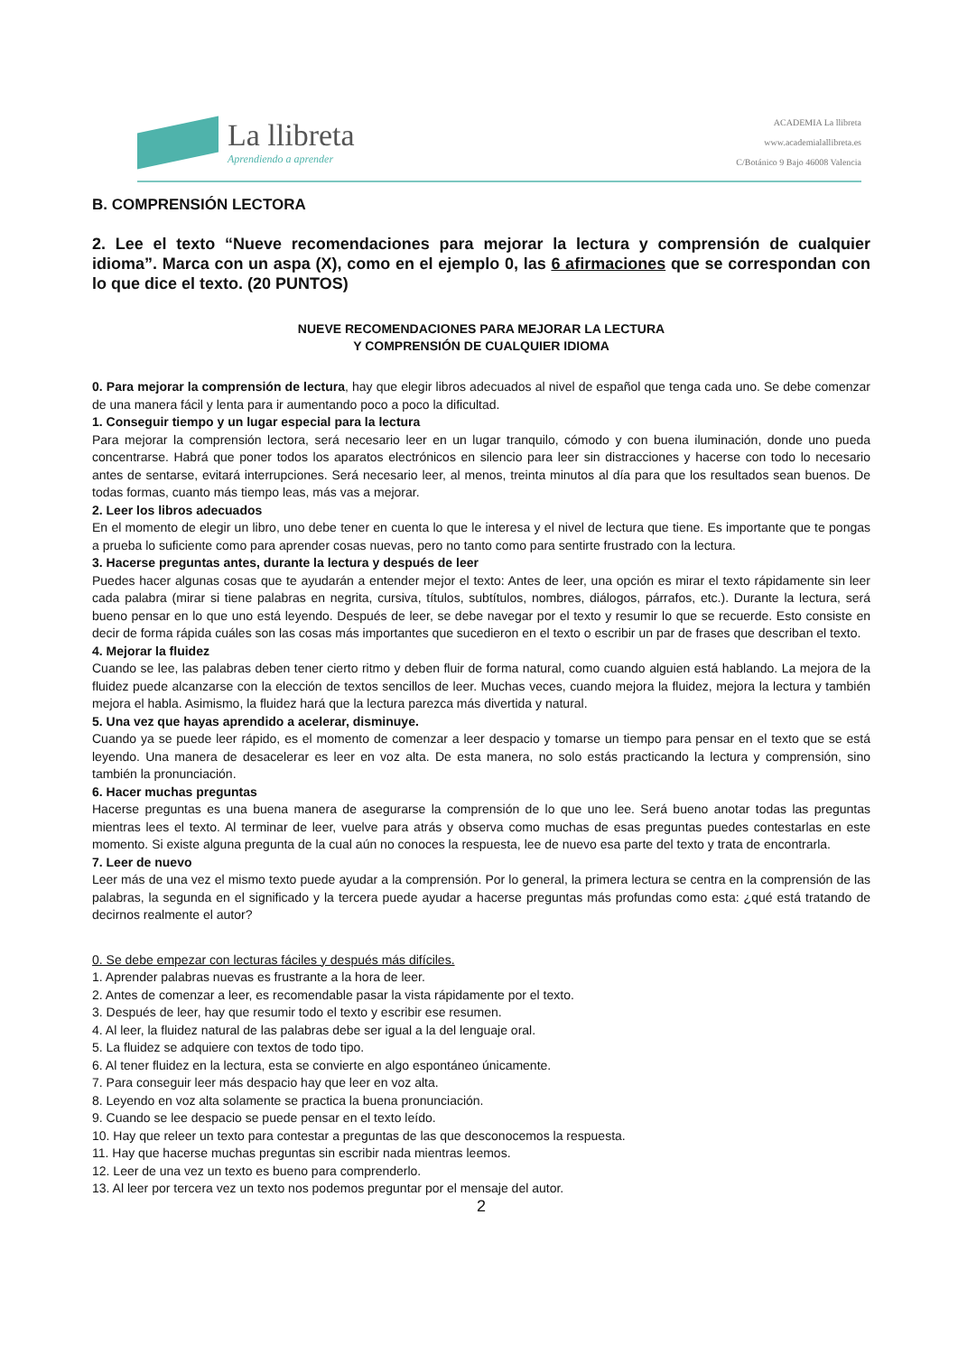La llibreta
Aprendiendo a aprender
ACADEMIA La llibreta
www.academialallibreta.es
C/Botánico 9 Bajo 46008 Valencia
B. COMPRENSIÓN LECTORA
2. Lee el texto “Nueve recomendaciones para mejorar la lectura y comprensión de cualquier idioma”. Marca con un aspa (X), como en el ejemplo 0, las 6 afirmaciones que se correspondan con lo que dice el texto. (20 PUNTOS)
NUEVE RECOMENDACIONES PARA MEJORAR LA LECTURA
Y COMPRENSIÓN DE CUALQUIER IDIOMA
0. Para mejorar la comprensión de lectura, hay que elegir libros adecuados al nivel de español que tenga cada uno. Se debe comenzar de una manera fácil y lenta para ir aumentando poco a poco la dificultad.
1. Conseguir tiempo y un lugar especial para la lectura
Para mejorar la comprensión lectora, será necesario leer en un lugar tranquilo, cómodo y con buena iluminación, donde uno pueda concentrarse. Habrá que poner todos los aparatos electrónicos en silencio para leer sin distracciones y hacerse con todo lo necesario antes de sentarse, evitará interrupciones. Será necesario leer, al menos, treinta minutos al día para que los resultados sean buenos. De todas formas, cuanto más tiempo leas, más vas a mejorar.
2. Leer los libros adecuados
En el momento de elegir un libro, uno debe tener en cuenta lo que le interesa y el nivel de lectura que tiene. Es importante que te pongas a prueba lo suficiente como para aprender cosas nuevas, pero no tanto como para sentirte frustrado con la lectura.
3. Hacerse preguntas antes, durante la lectura y después de leer
Puedes hacer algunas cosas que te ayudarán a entender mejor el texto: Antes de leer, una opción es mirar el texto rápidamente sin leer cada palabra (mirar si tiene palabras en negrita, cursiva, títulos, subtítulos, nombres, diálogos, párrafos, etc.). Durante la lectura, será bueno pensar en lo que uno está leyendo. Después de leer, se debe navegar por el texto y resumir lo que se recuerde. Esto consiste en decir de forma rápida cuáles son las cosas más importantes que sucedieron en el texto o escribir un par de frases que describan el texto.
4. Mejorar la fluidez
Cuando se lee, las palabras deben tener cierto ritmo y deben fluir de forma natural, como cuando alguien está hablando. La mejora de la fluidez puede alcanzarse con la elección de textos sencillos de leer. Muchas veces, cuando mejora la fluidez, mejora la lectura y también mejora el habla. Asimismo, la fluidez hará que la lectura parezca más divertida y natural.
5. Una vez que hayas aprendido a acelerar, disminuye.
Cuando ya se puede leer rápido, es el momento de comenzar a leer despacio y tomarse un tiempo para pensar en el texto que se está leyendo. Una manera de desacelerar es leer en voz alta. De esta manera, no solo estás practicando la lectura y comprensión, sino también la pronunciación.
6. Hacer muchas preguntas
Hacerse preguntas es una buena manera de asegurarse la comprensión de lo que uno lee. Será bueno anotar todas las preguntas mientras lees el texto. Al terminar de leer, vuelve para atrás y observa como muchas de esas preguntas puedes contestarlas en este momento. Si existe alguna pregunta de la cual aún no conoces la respuesta, lee de nuevo esa parte del texto y trata de encontrarla.
7. Leer de nuevo
Leer más de una vez el mismo texto puede ayudar a la comprensión. Por lo general, la primera lectura se centra en la comprensión de las palabras, la segunda en el significado y la tercera puede ayudar a hacerse preguntas más profundas como esta: ¿qué está tratando de decirnos realmente el autor?
0. Se debe empezar con lecturas fáciles y después más difíciles.
1. Aprender palabras nuevas es frustrante a la hora de leer.
2. Antes de comenzar a leer, es recomendable pasar la vista rápidamente por el texto.
3. Después de leer, hay que resumir todo el texto y escribir ese resumen.
4. Al leer, la fluidez natural de las palabras debe ser igual a la del lenguaje oral.
5. La fluidez se adquiere con textos de todo tipo.
6. Al tener fluidez en la lectura, esta se convierte en algo espontáneo únicamente.
7. Para conseguir leer más despacio hay que leer en voz alta.
8. Leyendo en voz alta solamente se practica la buena pronunciación.
9. Cuando se lee despacio se puede pensar en el texto leído.
10. Hay que releer un texto para contestar a preguntas de las que desconocemos la respuesta.
11. Hay que hacerse muchas preguntas sin escribir nada mientras leemos.
12. Leer de una vez un texto es bueno para comprenderlo.
13. Al leer por tercera vez un texto nos podemos preguntar por el mensaje del autor.
2